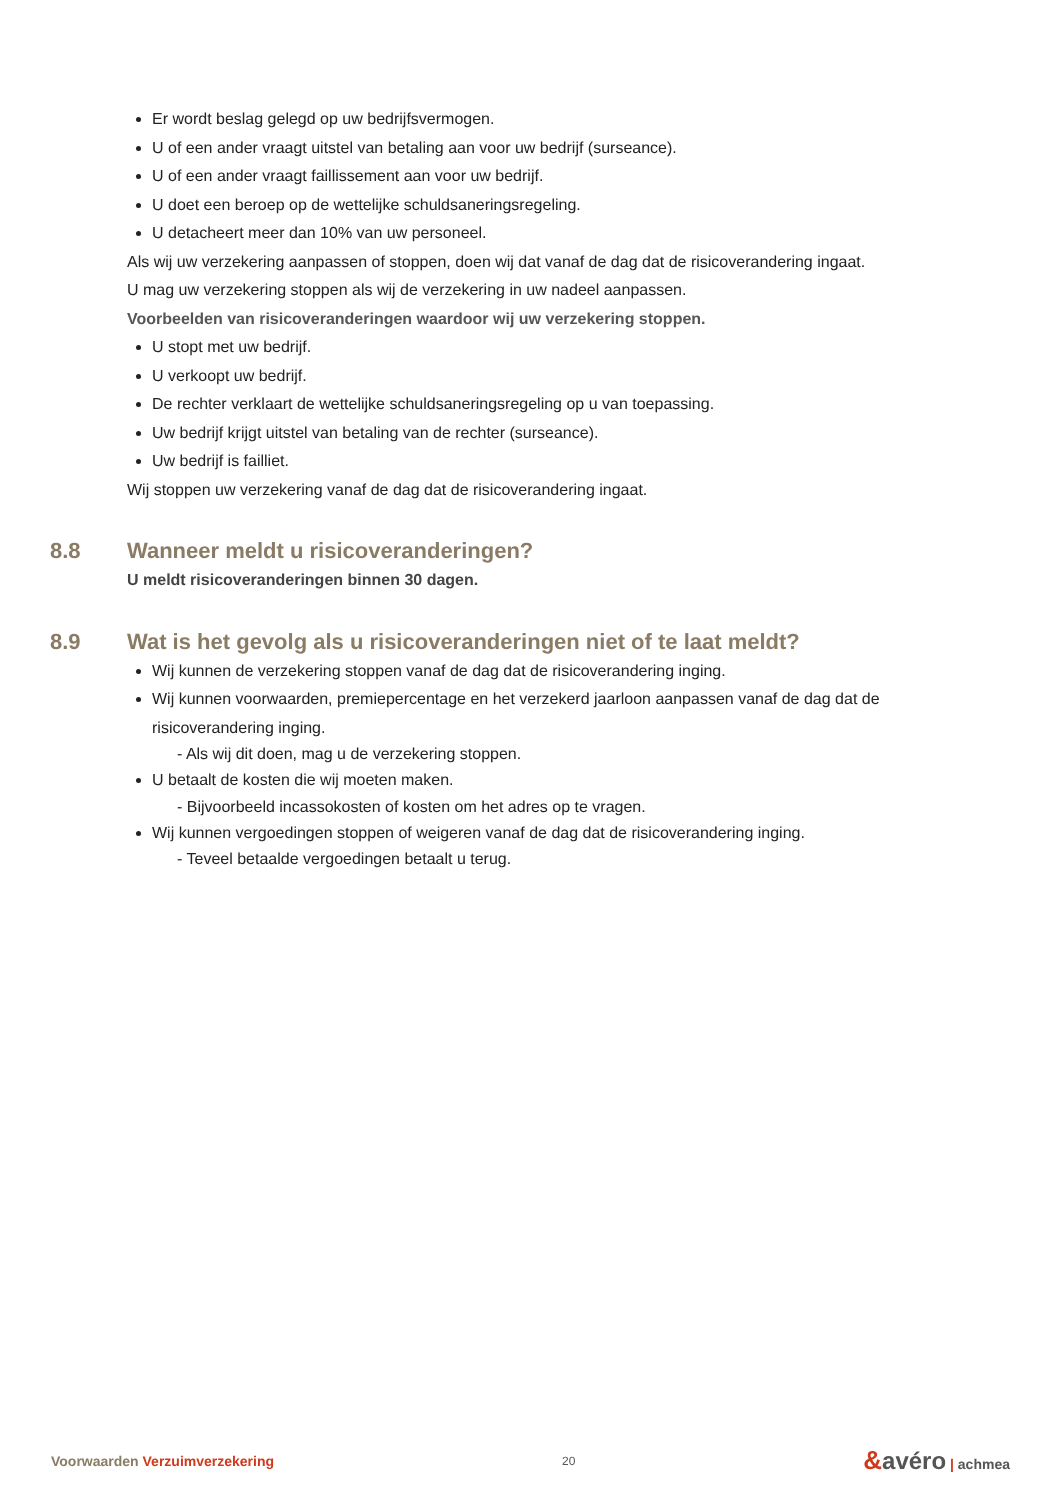Er wordt beslag gelegd op uw bedrijfsvermogen.
U of een ander vraagt uitstel van betaling aan voor uw bedrijf (surseance).
U of een ander vraagt faillissement aan voor uw bedrijf.
U doet een beroep op de wettelijke schuldsaneringsregeling.
U detacheert meer dan 10% van uw personeel.
Als wij uw verzekering aanpassen of stoppen, doen wij dat vanaf de dag dat de risicoverandering ingaat.
U mag uw verzekering stoppen als wij de verzekering in uw nadeel aanpassen.
Voorbeelden van risicoveranderingen waardoor wij uw verzekering stoppen.
U stopt met uw bedrijf.
U verkoopt uw bedrijf.
De rechter verklaart de wettelijke schuldsaneringsregeling op u van toepassing.
Uw bedrijf krijgt uitstel van betaling van de rechter (surseance).
Uw bedrijf is failliet.
Wij stoppen uw verzekering vanaf de dag dat de risicoverandering ingaat.
8.8 Wanneer meldt u risicoveranderingen?
U meldt risicoveranderingen binnen 30 dagen.
8.9 Wat is het gevolg als u risicoveranderingen niet of te laat meldt?
Wij kunnen de verzekering stoppen vanaf de dag dat de risicoverandering inging.
Wij kunnen voorwaarden, premiepercentage en het verzekerd jaarloon aanpassen vanaf de dag dat de risicoverandering inging.
- Als wij dit doen, mag u de verzekering stoppen.
U betaalt de kosten die wij moeten maken.
- Bijvoorbeeld incassokosten of kosten om het adres op te vragen.
Wij kunnen vergoedingen stoppen of weigeren vanaf de dag dat de risicoverandering inging.
- Teveel betaalde vergoedingen betaalt u terug.
Voorwaarden Verzuimverzekering
20
&avéro | achmea